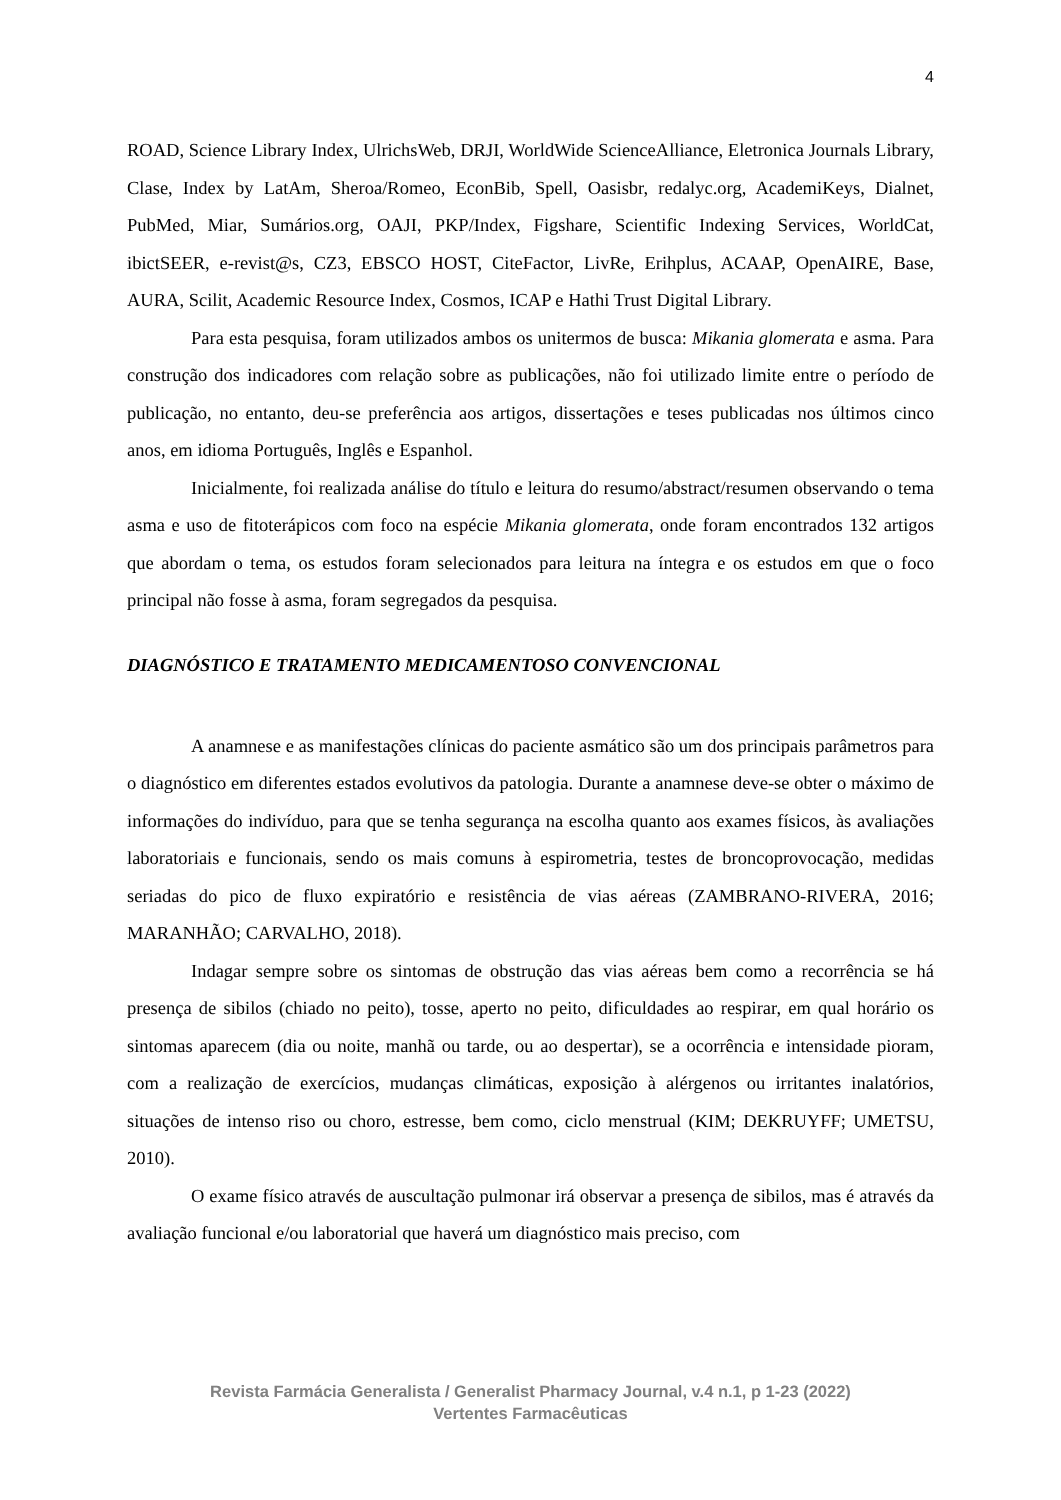4
ROAD, Science Library Index, UlrichsWeb, DRJI, WorldWide ScienceAlliance, Eletronica Journals Library, Clase, Index by LatAm, Sheroa/Romeo, EconBib, Spell, Oasisbr, redalyc.org, AcademiKeys, Dialnet, PubMed, Miar, Sumários.org, OAJI, PKP/Index, Figshare, Scientific Indexing Services, WorldCat, ibictSEER, e-revist@s, CZ3, EBSCO HOST, CiteFactor, LivRe, Erihplus, ACAAP, OpenAIRE, Base, AURA, Scilit, Academic Resource Index, Cosmos, ICAP e Hathi Trust Digital Library.
Para esta pesquisa, foram utilizados ambos os unitermos de busca: Mikania glomerata e asma. Para construção dos indicadores com relação sobre as publicações, não foi utilizado limite entre o período de publicação, no entanto, deu-se preferência aos artigos, dissertações e teses publicadas nos últimos cinco anos, em idioma Português, Inglês e Espanhol.
Inicialmente, foi realizada análise do título e leitura do resumo/abstract/resumen observando o tema asma e uso de fitoterápicos com foco na espécie Mikania glomerata, onde foram encontrados 132 artigos que abordam o tema, os estudos foram selecionados para leitura na íntegra e os estudos em que o foco principal não fosse à asma, foram segregados da pesquisa.
DIAGNÓSTICO E TRATAMENTO MEDICAMENTOSO CONVENCIONAL
A anamnese e as manifestações clínicas do paciente asmático são um dos principais parâmetros para o diagnóstico em diferentes estados evolutivos da patologia. Durante a anamnese deve-se obter o máximo de informações do indivíduo, para que se tenha segurança na escolha quanto aos exames físicos, às avaliações laboratoriais e funcionais, sendo os mais comuns à espirometria, testes de broncoprovocação, medidas seriadas do pico de fluxo expiratório e resistência de vias aéreas (ZAMBRANO-RIVERA, 2016; MARANHÃO; CARVALHO, 2018).
Indagar sempre sobre os sintomas de obstrução das vias aéreas bem como a recorrência se há presença de sibilos (chiado no peito), tosse, aperto no peito, dificuldades ao respirar, em qual horário os sintomas aparecem (dia ou noite, manhã ou tarde, ou ao despertar), se a ocorrência e intensidade pioram, com a realização de exercícios, mudanças climáticas, exposição à alérgenos ou irritantes inalatórios, situações de intenso riso ou choro, estresse, bem como, ciclo menstrual (KIM; DEKRUYFF; UMETSU, 2010).
O exame físico através de auscultação pulmonar irá observar a presença de sibilos, mas é através da avaliação funcional e/ou laboratorial que haverá um diagnóstico mais preciso, com
Revista Farmácia Generalista / Generalist Pharmacy Journal, v.4 n.1, p 1-23 (2022)
Vertentes Farmacêuticas